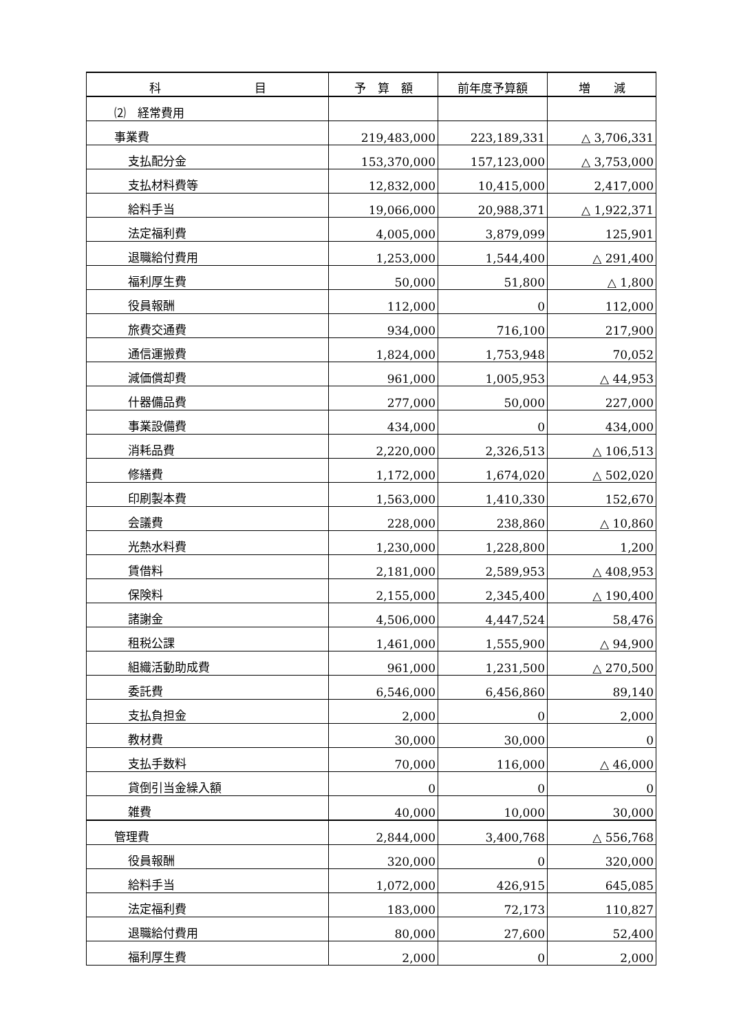| 科 目 | 予 算 額 | 前年度予算額 | 増 減 |
| --- | --- | --- | --- |
| ⑵ 経常費用 | | | |
| 事業費 | 219,483,000 | 223,189,331 | △ 3,706,331 |
| 支払配分金 | 153,370,000 | 157,123,000 | △ 3,753,000 |
| 支払材料費等 | 12,832,000 | 10,415,000 | 2,417,000 |
| 給料手当 | 19,066,000 | 20,988,371 | △ 1,922,371 |
| 法定福利費 | 4,005,000 | 3,879,099 | 125,901 |
| 退職給付費用 | 1,253,000 | 1,544,400 | △ 291,400 |
| 福利厚生費 | 50,000 | 51,800 | △ 1,800 |
| 役員報酬 | 112,000 | 0 | 112,000 |
| 旅費交通費 | 934,000 | 716,100 | 217,900 |
| 通信運搬費 | 1,824,000 | 1,753,948 | 70,052 |
| 減価償却費 | 961,000 | 1,005,953 | △ 44,953 |
| 什器備品費 | 277,000 | 50,000 | 227,000 |
| 事業設備費 | 434,000 | 0 | 434,000 |
| 消耗品費 | 2,220,000 | 2,326,513 | △ 106,513 |
| 修繕費 | 1,172,000 | 1,674,020 | △ 502,020 |
| 印刷製本費 | 1,563,000 | 1,410,330 | 152,670 |
| 会議費 | 228,000 | 238,860 | △ 10,860 |
| 光熱水料費 | 1,230,000 | 1,228,800 | 1,200 |
| 賃借料 | 2,181,000 | 2,589,953 | △ 408,953 |
| 保険料 | 2,155,000 | 2,345,400 | △ 190,400 |
| 諸謝金 | 4,506,000 | 4,447,524 | 58,476 |
| 租税公課 | 1,461,000 | 1,555,900 | △ 94,900 |
| 組織活動助成費 | 961,000 | 1,231,500 | △ 270,500 |
| 委託費 | 6,546,000 | 6,456,860 | 89,140 |
| 支払負担金 | 2,000 | 0 | 2,000 |
| 教材費 | 30,000 | 30,000 | 0 |
| 支払手数料 | 70,000 | 116,000 | △ 46,000 |
| 貸倒引当金繰入額 | 0 | 0 | 0 |
| 雑費 | 40,000 | 10,000 | 30,000 |
| 管理費 | 2,844,000 | 3,400,768 | △ 556,768 |
| 役員報酬 | 320,000 | 0 | 320,000 |
| 給料手当 | 1,072,000 | 426,915 | 645,085 |
| 法定福利費 | 183,000 | 72,173 | 110,827 |
| 退職給付費用 | 80,000 | 27,600 | 52,400 |
| 福利厚生費 | 2,000 | 0 | 2,000 |